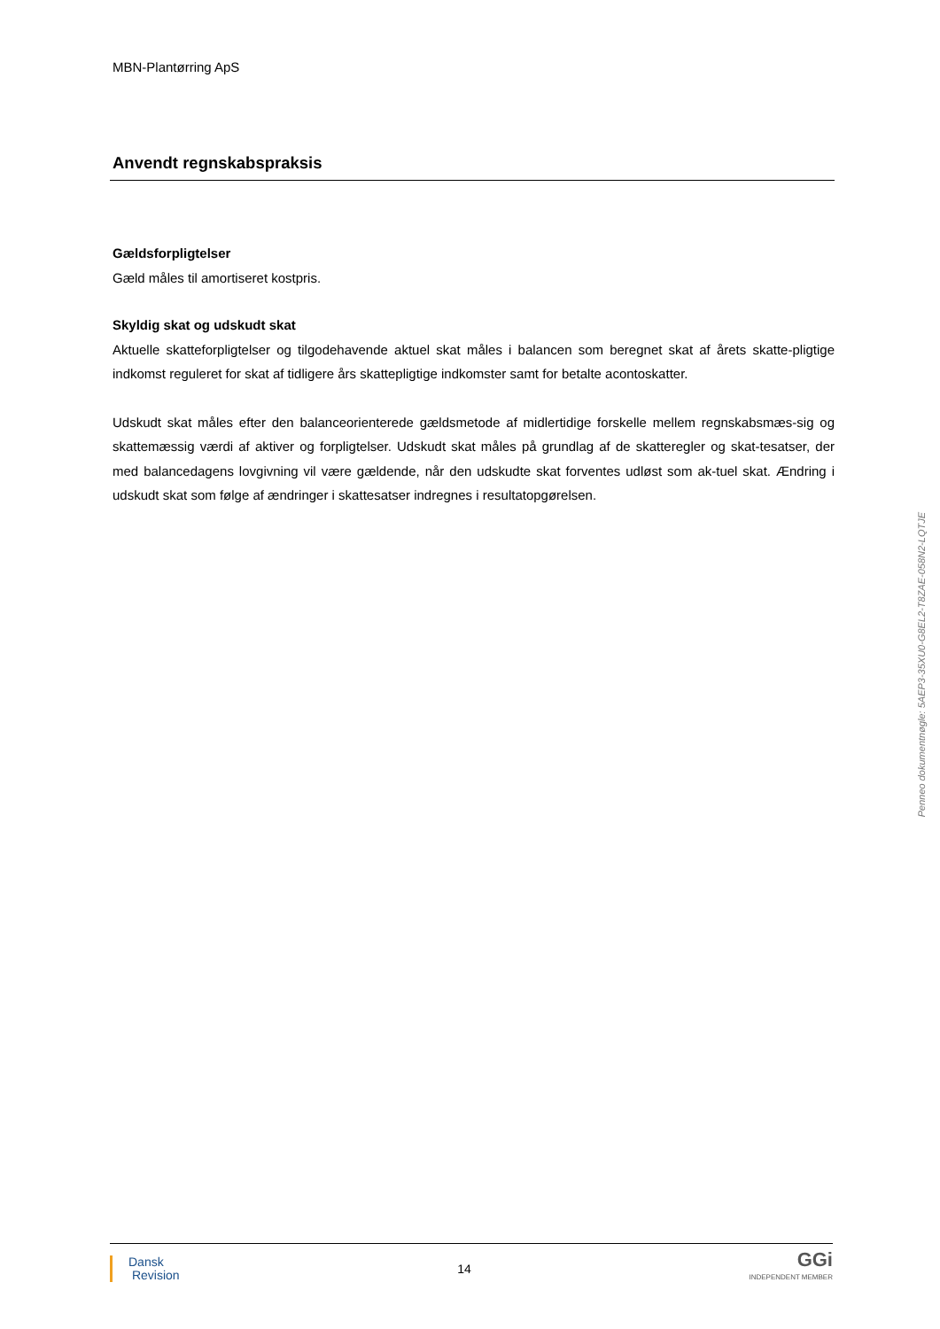MBN-Plantørring ApS
Anvendt regnskabspraksis
Gældsforpligtelser
Gæld måles til amortiseret kostpris.
Skyldig skat og udskudt skat
Aktuelle skatteforpligtelser og tilgodehavende aktuel skat måles i balancen som beregnet skat af årets skatte-pligtige indkomst reguleret for skat af tidligere års skattepligtige indkomster samt for betalte acontoskatter.
Udskudt skat måles efter den balanceorienterede gældsmetode af midlertidige forskelle mellem regnskabsmæs-sig og skattemæssig værdi af aktiver og forpligtelser. Udskudt skat måles på grundlag af de skatteregler og skat-tesatser, der med balancedagens lovgivning vil være gældende, når den udskudte skat forventes udløst som ak-tuel skat. Ændring i udskudt skat som følge af ændringer i skattesatser indregnes i resultatopgørelsen.
Penneo dokumentnøgle: 5AEP3-35XU0-G8EL2-T8ZAE-058N2-LQTJE
Dansk
Revision
14
GGi
INDEPENDENT MEMBER